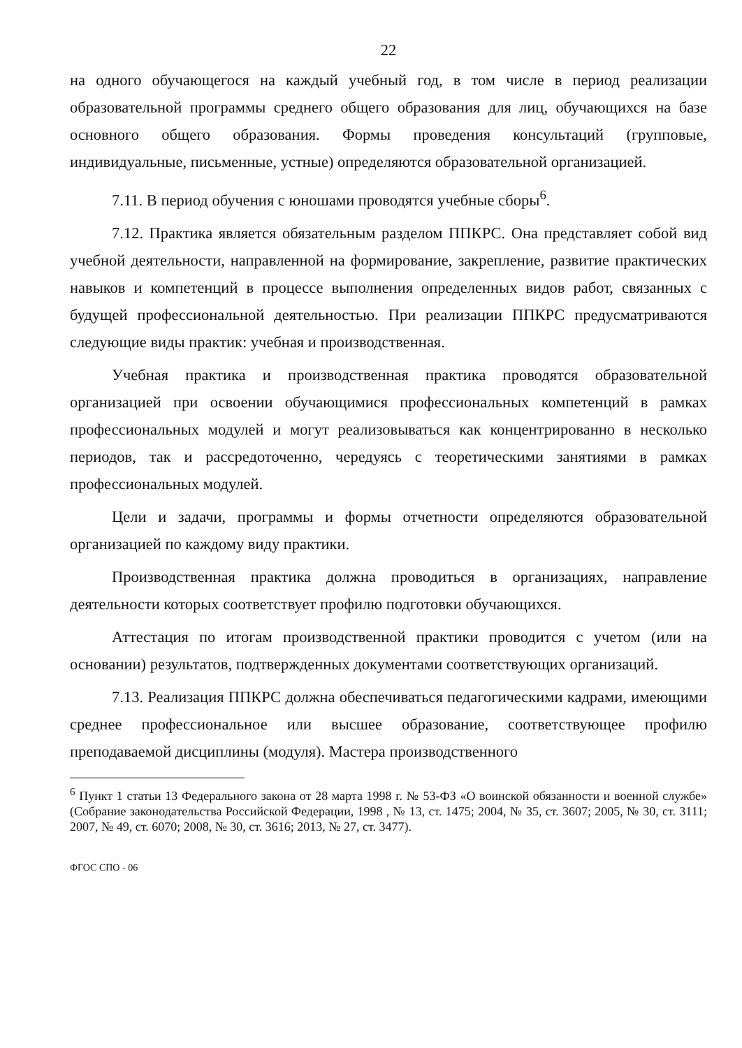22
на одного обучающегося на каждый учебный год, в том числе в период реализации образовательной программы среднего общего образования для лиц, обучающихся на базе основного общего образования. Формы проведения консультаций (групповые, индивидуальные, письменные, устные) определяются образовательной организацией.
7.11. В период обучения с юношами проводятся учебные сборы<sup>6</sup>.
7.12. Практика является обязательным разделом ППКРС. Она представляет собой вид учебной деятельности, направленной на формирование, закрепление, развитие практических навыков и компетенций в процессе выполнения определенных видов работ, связанных с будущей профессиональной деятельностью. При реализации ППКРС предусматриваются следующие виды практик: учебная и производственная.
Учебная практика и производственная практика проводятся образовательной организацией при освоении обучающимися профессиональных компетенций в рамках профессиональных модулей и могут реализовываться как концентрированно в несколько периодов, так и рассредоточенно, чередуясь с теоретическими занятиями в рамках профессиональных модулей.
Цели и задачи, программы и формы отчетности определяются образовательной организацией по каждому виду практики.
Производственная практика должна проводиться в организациях, направление деятельности которых соответствует профилю подготовки обучающихся.
Аттестация по итогам производственной практики проводится с учетом (или на основании) результатов, подтвержденных документами соответствующих организаций.
7.13. Реализация ППКРС должна обеспечиваться педагогическими кадрами, имеющими среднее профессиональное или высшее образование, соответствующее профилю преподаваемой дисциплины (модуля). Мастера производственного
<sup>6</sup> Пункт 1 статьи 13 Федерального закона от 28 марта 1998 г. № 53-ФЗ «О воинской обязанности и военной службе» (Собрание законодательства Российской Федерации, 1998 , № 13, ст. 1475; 2004, № 35, ст. 3607; 2005, № 30, ст. 3111; 2007, № 49, ст. 6070; 2008, № 30, ст. 3616; 2013, № 27, ст. 3477).
ФГОС СПО - 06